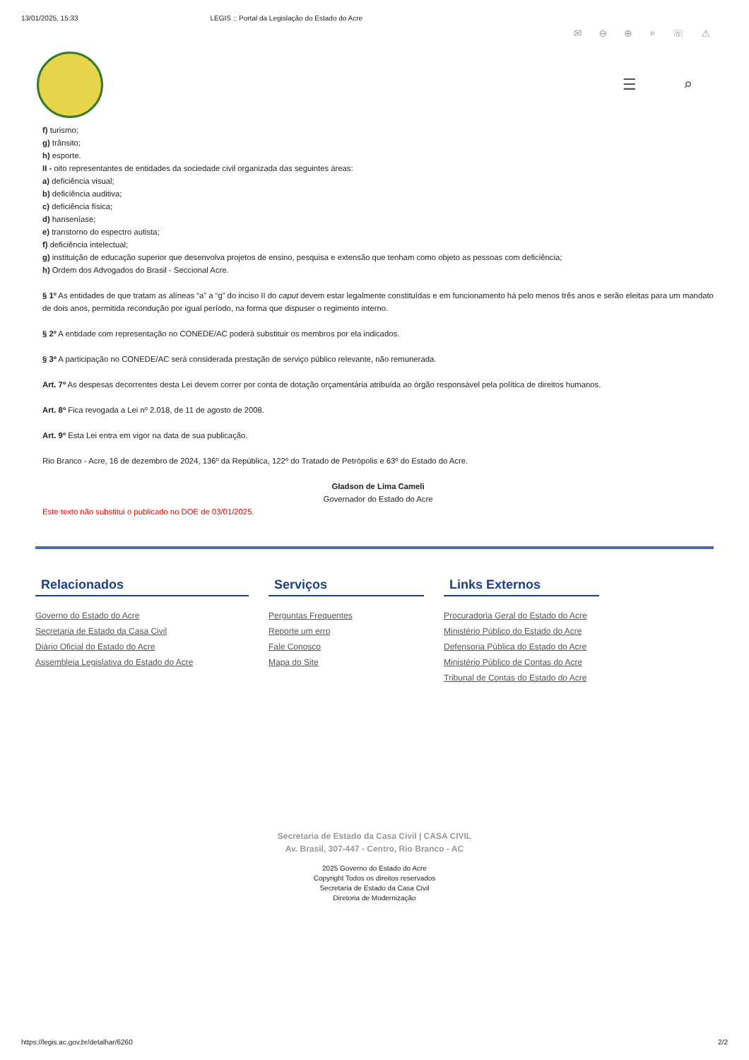13/01/2025, 15:33 LEGIS :: Portal da Legislação do Estado do Acre
✉ ⊖ ⊕ ⌕ ☏ ⚠
☰ ⌕
f) turismo;
g) trânsito;
h) esporte.
II - oito representantes de entidades da sociedade civil organizada das seguintes áreas:
a) deficiência visual;
b) deficiência auditiva;
c) deficiência física;
d) hanseníase;
e) transtorno do espectro autista;
f) deficiência intelectual;
g) instituição de educação superior que desenvolva projetos de ensino, pesquisa e extensão que tenham como objeto as pessoas com deficiência;
h) Ordem dos Advogados do Brasil - Seccional Acre.
§ 1º As entidades de que tratam as alíneas “a” a “g” do inciso II do caput devem estar legalmente constituídas e em funcionamento há pelo menos três anos e serão eleitas para um mandato de dois anos, permitida recondução por igual período, na forma que dispuser o regimento interno.
§ 2º A entidade com representação no CONEDE/AC poderá substituir os membros por ela indicados.
§ 3º A participação no CONEDE/AC será considerada prestação de serviço público relevante, não remunerada.
Art. 7º As despesas decorrentes desta Lei devem correr por conta de dotação orçamentária atribuída ao órgão responsável pela política de direitos humanos.
Art. 8º Fica revogada a Lei nº 2.018, de 11 de agosto de 2008.
Art. 9º Esta Lei entra em vigor na data de sua publicação.
Rio Branco - Acre, 16 de dezembro de 2024, 136º da República, 122º do Tratado de Petrópolis e 63º do Estado do Acre.
Gladson de Lima Cameli
Governador do Estado do Acre
Este texto não substitui o publicado no DOE de 03/01/2025.
Relacionados
Governo do Estado do Acre
Secretaria de Estado da Casa Civil
Diário Oficial do Estado do Acre
Assembleia Legislativa do Estado do Acre
Serviços
Perguntas Frequentes
Reporte um erro
Fale Conosco
Mapa do Site
Links Externos
Procuradoria Geral do Estado do Acre
Ministério Público do Estado do Acre
Defensoria Pública do Estado do Acre
Ministério Público de Contas do Acre
Tribunal de Contas do Estado do Acre
Secretaria de Estado da Casa Civil | CASA CIVIL
Av. Brasil, 307-447 - Centro, Rio Branco - AC
2025 Governo do Estado do Acre
Copyright Todos os direitos reservados
Secretaria de Estado da Casa Civil
Diretoria de Modernização
https://legis.ac.gov.br/detalhar/6260 2/2